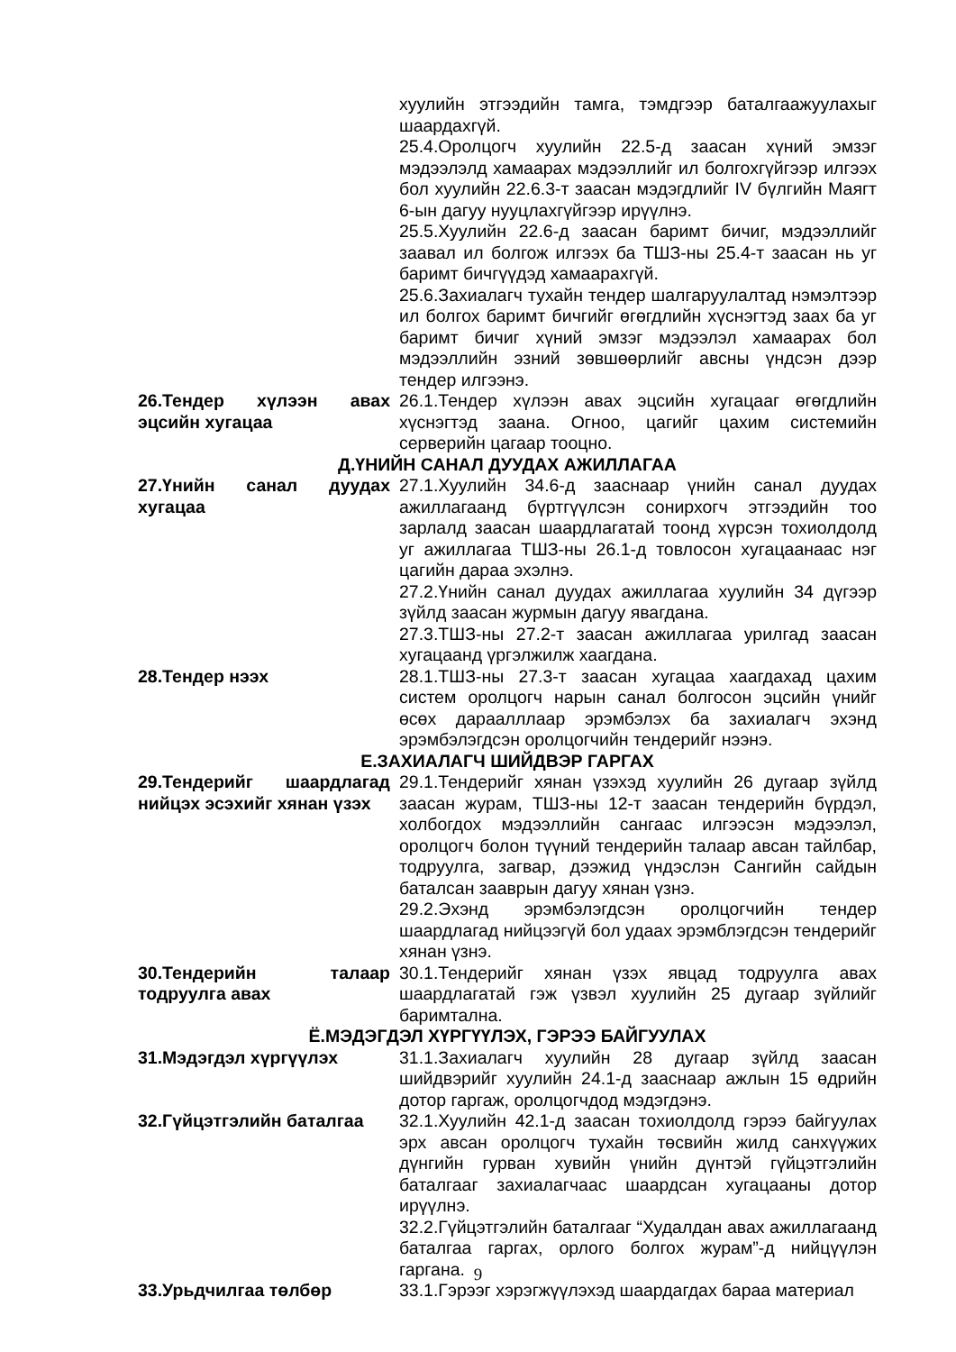хуулийн этгээдийн тамга, тэмдгээр баталгаажуулахыг шаардахгүй.
25.4.Оролцогч хуулийн 22.5-д заасан хүний эмзэг мэдээлэлд хамаарах мэдээллийг ил болгохгүйгээр илгээх бол хуулийн 22.6.3-т заасан мэдэгдлийг IV бүлгийн Маягт 6-ын дагуу нууцлахгүйгээр ирүүлнэ.
25.5.Хуулийн 22.6-д заасан баримт бичиг, мэдээллийг заавал ил болгож илгээх ба ТШЗ-ны 25.4-т заасан нь уг баримт бичгүүдэд хамаарахгүй.
25.6.Захиалагч тухайн тендер шалгаруулалтад нэмэлтээр ил болгох баримт бичгийг өгөгдлийн хүснэгтэд заах ба уг баримт бичиг хүний эмзэг мэдээлэл хамаарах бол мэдээллийн эзний зөвшөөрлийг авсны үндсэн дээр тендер илгээнэ.
26.Тендер хүлээн авах эцсийн хугацаа
26.1.Тендер хүлээн авах эцсийн хугацааг өгөгдлийн хүснэгтэд заана. Огноо, цагийг цахим системийн серверийн цагаар тооцно.
Д.ҮНИЙН САНАЛ ДУУДАХ АЖИЛЛАГАА
27.Үнийн санал дуудах хугацаа
27.1.Хуулийн 34.6-д зааснаар үнийн санал дуудах ажиллагаанд бүртгүүлсэн сонирхогч этгээдийн тоо зарлалд заасан шаардлагатай тоонд хүрсэн тохиолдолд уг ажиллагаа ТШЗ-ны 26.1-д товлосон хугацаанаас нэг цагийн дараа эхэлнэ.
27.2.Үнийн санал дуудах ажиллагаа хуулийн 34 дүгээр зүйлд заасан журмын дагуу явагдана.
27.3.ТШЗ-ны 27.2-т заасан ажиллагаа урилгад заасан хугацаанд үргэлжилж хаагдана.
28.Тендер нээх 28.1.ТШЗ-ны 27.3-т заасан хугацаа хаагдахад цахим систем оролцогч нарын санал болгосон эцсийн үнийг өсөх дараалллаар эрэмбэлэх ба захиалагч эхэнд эрэмбэлэгдсэн оролцогчийн тендерийг нээнэ.
Е.ЗАХИАЛАГЧ ШИЙДВЭР ГАРГАХ
29.Тендерийг шаардлагад нийцэх эсэхийг хянан үзэх
29.1.Тендерийг хянан үзэхэд хуулийн 26 дугаар зүйлд заасан журам, ТШЗ-ны 12-т заасан тендерийн бүрдэл, холбогдох мэдээллийн сангаас илгээсэн мэдээлэл, оролцогч болон түүний тендерийн талаар авсан тайлбар, тодруулга, загвар, дээжид үндэслэн Сангийн сайдын баталсан зааврын дагуу хянан үзнэ.
29.2.Эхэнд эрэмбэлэгдсэн оролцогчийн тендер шаардлагад нийцээгүй бол удаах эрэмблэгдсэн тендерийг хянан үзнэ.
30.Тендерийн талаар тодруулга авах
30.1.Тендерийг хянан үзэх явцад тодруулга авах шаардлагатай гэж үзвэл хуулийн 25 дугаар зүйлийг баримтална.
Ё.МЭДЭГДЭЛ ХҮРГҮҮЛЭХ, ГЭРЭЭ БАЙГУУЛАХ
31.Мэдэгдэл хүргүүлэх 31.1.Захиалагч хуулийн 28 дугаар зүйлд заасан шийдвэрийг хуулийн 24.1-д зааснаар ажлын 15 өдрийн дотор гаргаж, оролцогчдод мэдэгдэнэ.
32.Гүйцэтгэлийн баталгаа
32.1.Хуулийн 42.1-д заасан тохиолдолд гэрээ байгуулах эрх авсан оролцогч тухайн төсвийн жилд санхүүжих дүнгийн гурван хувийн үнийн дүнтэй гүйцэтгэлийн баталгааг захиалагчаас шаардсан хугацааны дотор ирүүлнэ.
32.2.Гүйцэтгэлийн баталгааг “Худалдан авах ажиллагаанд баталгаа гаргах, орлого болгох журам”-д нийцүүлэн гаргана.
33.Урьдчилгаа төлбөр 33.1.Гэрээг хэрэгжүүлэхэд шаардагдах бараа материал
9